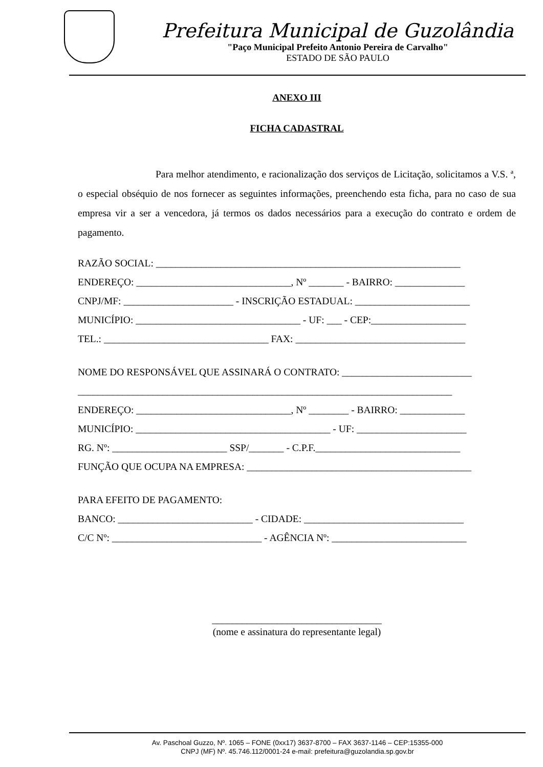Prefeitura Municipal de Guzolândia
"Paço Municipal Prefeito Antonio Pereira de Carvalho"
ESTADO DE SÃO PAULO
ANEXO III
FICHA CADASTRAL
Para melhor atendimento, e racionalização dos serviços de Licitação, solicitamos a V.S. ª, o especial obséquio de nos fornecer as seguintes informações, preenchendo esta ficha, para no caso de sua empresa vir a ser a vencedora, já termos os dados necessários para a execução do contrato e ordem de pagamento.
RAZÃO SOCIAL: _____________________________________________________________
ENDEREÇO: _______________________________, Nº _______ - BAIRRO: ______________
CNPJ/MF: ______________________ - INSCRIÇÃO ESTADUAL: _______________________
MUNICÍPIO: _________________________________ - UF: ___ - CEP:___________________
TEL.: _________________________________ FAX: __________________________________
NOME DO RESPONSÁVEL QUE ASSINARÁ O CONTRATO: __________________________
___________________________________________________________________________
ENDEREÇO: _______________________________, Nº ________ - BAIRRO: _____________
MUNICÍPIO: _______________________________________ - UF: ______________________
RG. Nº: _______________________ SSP/_______ - C.P.F._____________________________
FUNÇÃO QUE OCUPA NA EMPRESA: _____________________________________________
PARA EFEITO DE PAGAMENTO:
BANCO: ___________________________ - CIDADE: ________________________________
C/C Nº: ______________________________ - AGÊNCIA Nº: ___________________________
__________________________________
(nome e assinatura do representante legal)
Av. Paschoal Guzzo, Nº. 1065 – FONE (0xx17) 3637-8700 – FAX 3637-1146 – CEP:15355-000
CNPJ (MF) Nº. 45.746.112/0001-24 e-mail: prefeitura@guzolandia.sp.gov.br